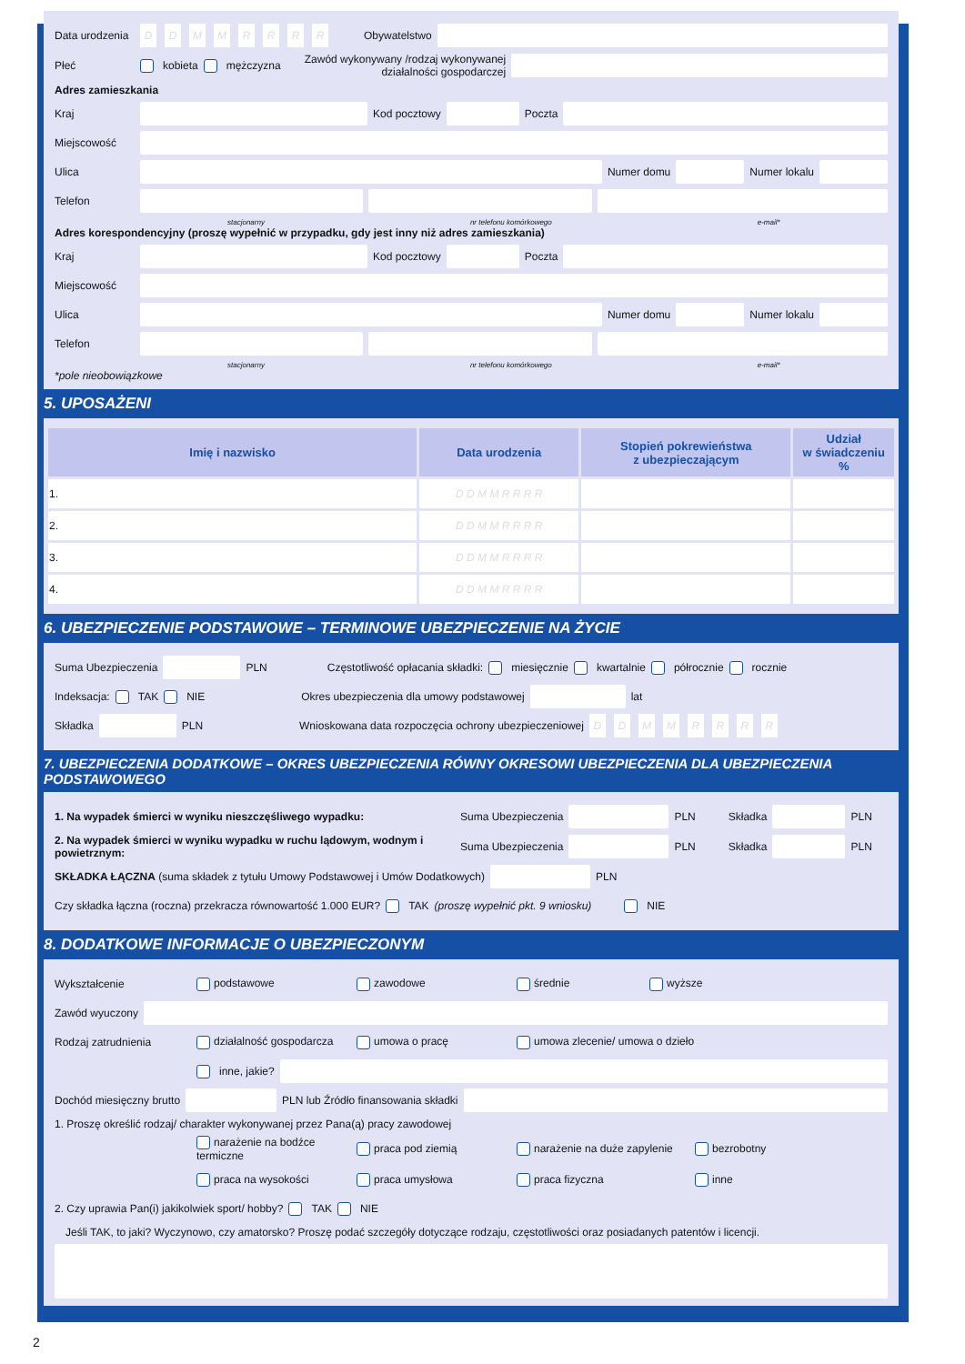Data urodzenia DDMMRRRR Obywatelstwo
Płeć kobieta mężczyzna Zawód wykonywany /rodzaj wykonywanej
działalności gospodarczej
Adres zamieszkania
Kraj
Kod pocztowy
Poczta
Miejscowość
Ulica
Numer domu
Numer lokalu
Telefon
stacjonarny nr telefonu komórkowego e-mail*
Adres korespondencyjny (proszę wypełnić w przypadku, gdy jest inny niż adres zamieszkania)
Kraj
Kod pocztowy
Poczta
Miejscowość
Ulica
Numer domu
Numer lokalu
Telefon
stacjonarny nr telefonu komórkowego e-mail*
*pole nieobowiązkowe
5. UPOSAŻENI
| Imię i nazwisko | Data urodzenia | Stopień pokrewieństwa z ubezpieczającym | Udział w świadczeniu % |
| --- | --- | --- | --- |
| 1. | D D M M R R R R | | |
| 2. | D D M M R R R R | | |
| 3. | D D M M R R R R | | |
| 4. | D D M M R R R R | | |
6. UBEZPIECZENIE PODSTAWOWE – TERMINOWE UBEZPIECZENIE NA ŻYCIE
Suma Ubezpieczenia
PLN Częstotliwość opłacania składki: miesięcznie kwartalnie półrocznie rocznie
Indeksacja: TAK NIE Okres ubezpieczenia dla umowy podstawowej
lat
Składka
PLN Wnioskowana data rozpoczęcia ochrony ubezpieczeniowej DDMMRRRR
7. UBEZPIECZENIA DODATKOWE – OKRES UBEZPIECZENIA RÓWNY OKRESOWI UBEZPIECZENIA DLA UBEZPIECZENIA PODSTAWOWEGO
1. Na wypadek śmierci w wyniku nieszczęśliwego wypadku: Suma Ubezpieczenia
PLN Składka
PLN
2. Na wypadek śmierci w wyniku wypadku w ruchu lądowym, wodnym i powietrznym: Suma Ubezpieczenia
PLN Składka
PLN
SKŁADKA ŁĄCZNA (suma składek z tytułu Umowy Podstawowej i Umów Dodatkowych)
PLN
Czy składka łączna (roczna) przekracza równowartość 1.000 EUR? TAK (proszę wypełnić pkt. 9 wniosku) NIE
8. DODATKOWE INFORMACJE O UBEZPIECZONYM
Wykształcenie podstawowe zawodowe średnie wyższe
Zawód wyuczony
Rodzaj zatrudnienia działalność gospodarcza umowa o pracę umowa zlecenie/ umowa o dzieło
inne, jakie?
Dochód miesięczny brutto
PLN lub Źródło finansowania składki
1. Proszę określić rodzaj/ charakter wykonywanej przez Pana(ą) pracy zawodowej
narażenie na bodźce termiczne praca pod ziemią narażenie na duże zapylenie bezrobotny
praca na wysokości praca umysłowa praca fizyczna inne
2. Czy uprawia Pan(i) jakikolwiek sport/ hobby? TAK NIE
Jeśli TAK, to jaki? Wyczynowo, czy amatorsko? Proszę podać szczegóły dotyczące rodzaju, częstotliwości oraz posiadanych patentów i licencji.
2